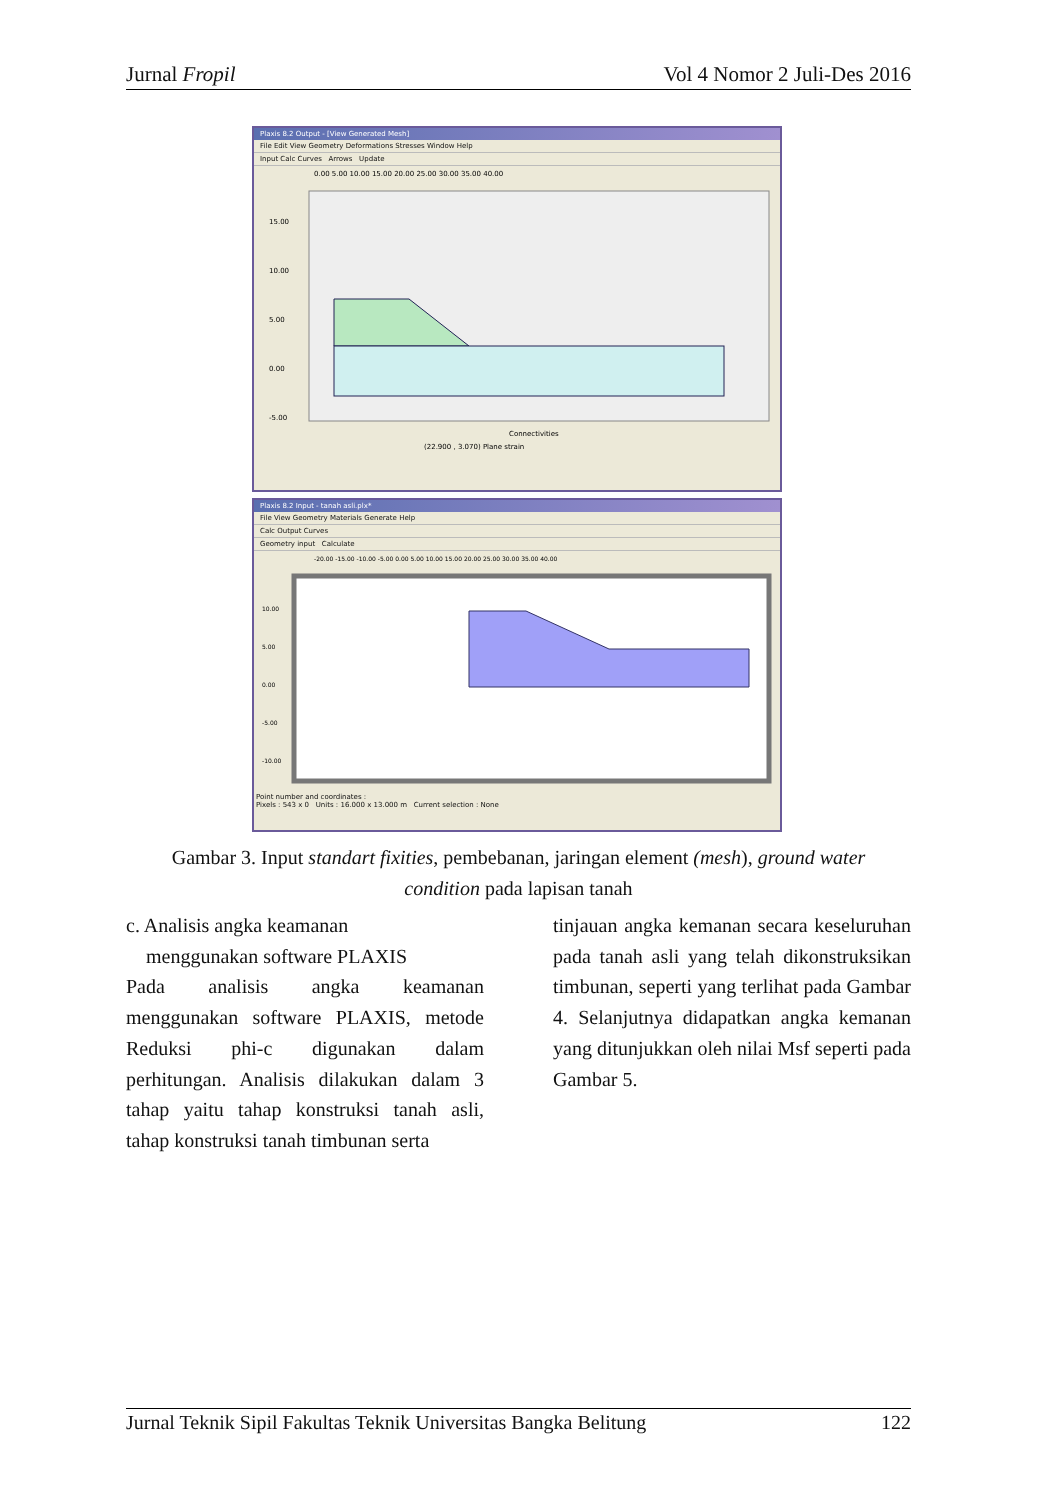Jurnal Fropil Vol 4 Nomor 2 Juli-Des 2016
Plaxis 8.2 Output - [View Generated Mesh]
File Edit View Geometry Deformations Stresses Window Help
Input Calc Curves Arrows Update
0.00 5.00 10.00 15.00 20.00 25.00 30.00 35.00 40.00
15.00
10.00
5.00
0.00
-5.00
Connectivities
(22.900 , 3.070) Plane strain
Plaxis 8.2 Input - tanah asli.plx*
File View Geometry Materials Generate Help
Calc Output Curves
Geometry input Calculate
-20.00 -15.00 -10.00 -5.00 0.00 5.00 10.00 15.00 20.00 25.00 30.00 35.00 40.00
10.00
5.00
0.00
-5.00
-10.00
Point number and coordinates :
Pixels : 543 x 0 Units : 16.000 x 13.000 m Current selection : None
Gambar 3. Input standart fixities, pembebanan, jaringan element (mesh), ground water
condition pada lapisan tanah
c. Analisis angka keamanan
menggunakan software PLAXIS
Pada analisis angka keamanan menggunakan software PLAXIS, metode Reduksi phi-c digunakan dalam perhitungan. Analisis dilakukan dalam 3 tahap yaitu tahap konstruksi tanah asli, tahap konstruksi tanah timbunan serta
tinjauan angka kemanan secara keseluruhan pada tanah asli yang telah dikonstruksikan timbunan, seperti yang terlihat pada Gambar 4. Selanjutnya didapatkan angka kemanan yang ditunjukkan oleh nilai Msf seperti pada Gambar 5.
Jurnal Teknik Sipil Fakultas Teknik Universitas Bangka Belitung 122